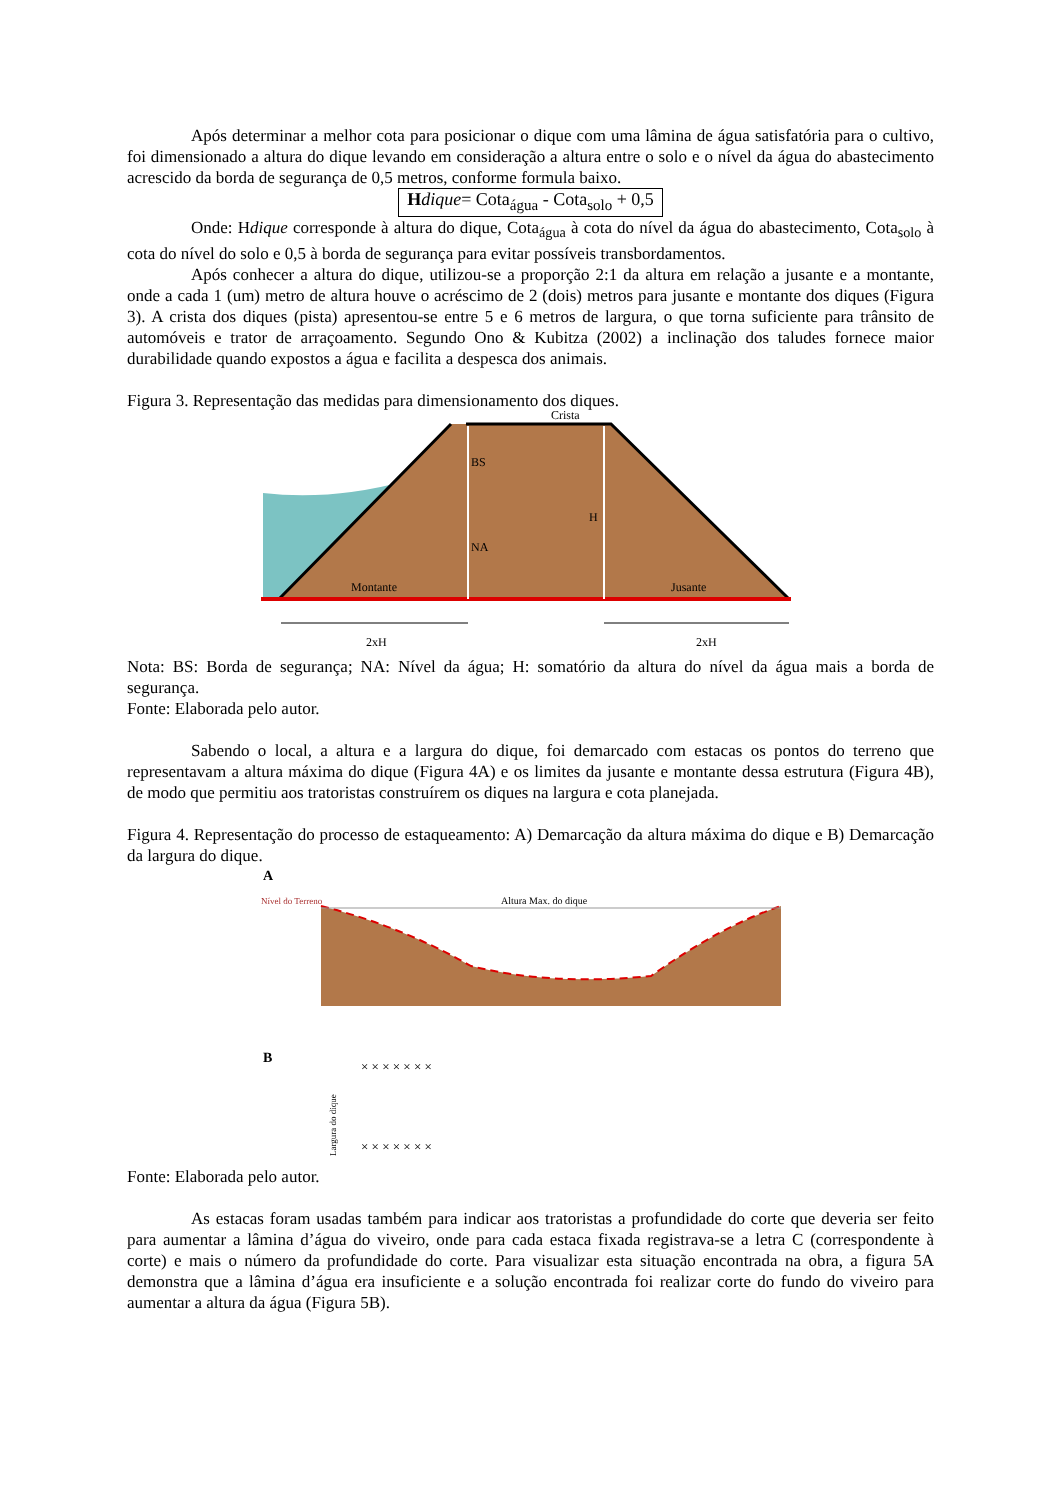Após determinar a melhor cota para posicionar o dique com uma lâmina de água satisfatória para o cultivo, foi dimensionado a altura do dique levando em consideração a altura entre o solo e o nível da água do abastecimento acrescido da borda de segurança de 0,5 metros, conforme formula baixo.
Hdique= Cota<sub>água</sub> - Cota<sub>solo</sub> + 0,5
Onde: Hdique corresponde à altura do dique, Cota<sub>água</sub> à cota do nível da água do abastecimento, Cota<sub>solo</sub> à cota do nível do solo e 0,5 à borda de segurança para evitar possíveis transbordamentos.
Após conhecer a altura do dique, utilizou-se a proporção 2:1 da altura em relação a jusante e a montante, onde a cada 1 (um) metro de altura houve o acréscimo de 2 (dois) metros para jusante e montante dos diques (Figura 3). A crista dos diques (pista) apresentou-se entre 5 e 6 metros de largura, o que torna suficiente para trânsito de automóveis e trator de arraçoamento. Segundo Ono & Kubitza (2002) a inclinação dos taludes fornece maior durabilidade quando expostos a água e facilita a despesca dos animais.
Figura 3. Representação das medidas para dimensionamento dos diques.
Crista
BS
NA
H
Montante
Jusante
2xH
2xH
Nota: BS: Borda de segurança; NA: Nível da água; H: somatório da altura do nível da água mais a borda de segurança.
Fonte: Elaborada pelo autor.
Sabendo o local, a altura e a largura do dique, foi demarcado com estacas os pontos do terreno que representavam a altura máxima do dique (Figura 4A) e os limites da jusante e montante dessa estrutura (Figura 4B), de modo que permitiu aos tratoristas construírem os diques na largura e cota planejada.
Figura 4. Representação do processo de estaqueamento: A) Demarcação da altura máxima do dique e B) Demarcação da largura do dique.
A
Nível do Terreno
Altura Max. do dique
B
× × × × × × ×
× × × × × × ×
Largura do dique
Fonte: Elaborada pelo autor.
As estacas foram usadas também para indicar aos tratoristas a profundidade do corte que deveria ser feito para aumentar a lâmina d’água do viveiro, onde para cada estaca fixada registrava-se a letra C (correspondente à corte) e mais o número da profundidade do corte. Para visualizar esta situação encontrada na obra, a figura 5A demonstra que a lâmina d’água era insuficiente e a solução encontrada foi realizar corte do fundo do viveiro para aumentar a altura da água (Figura 5B).